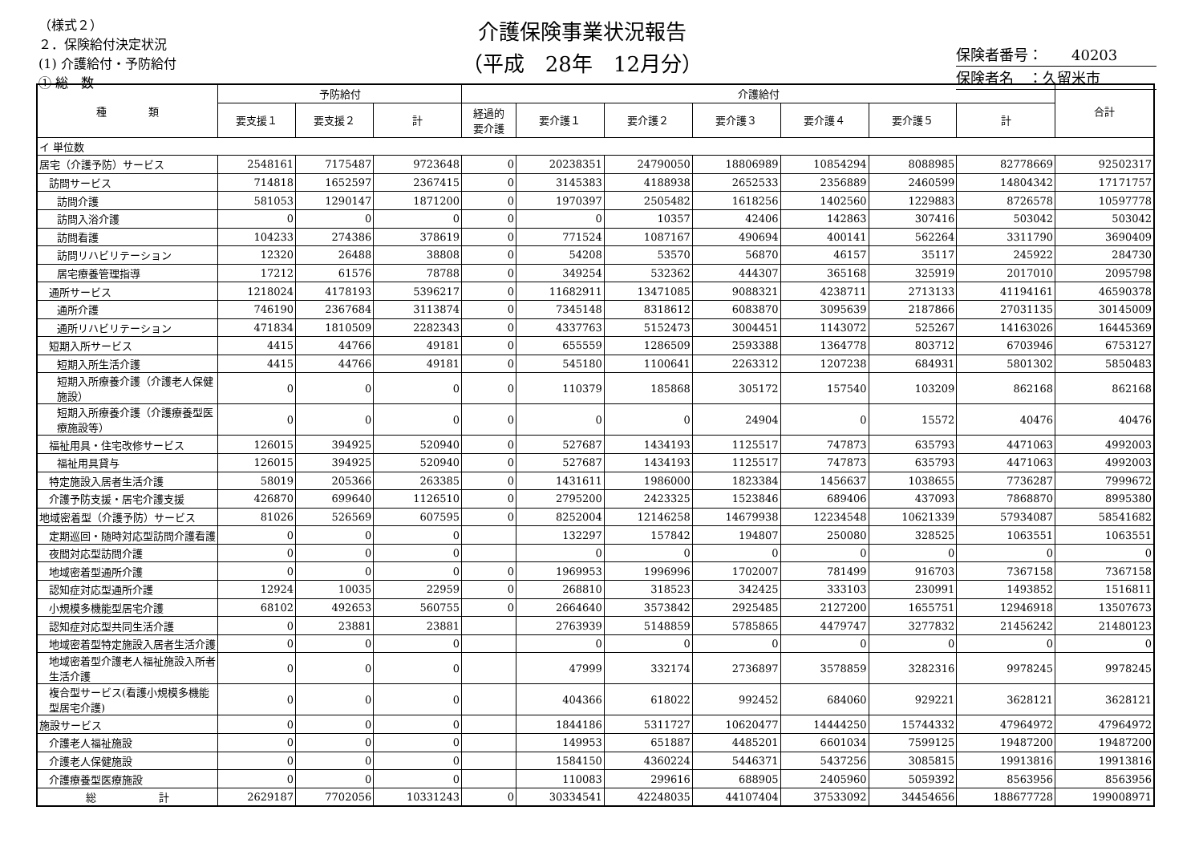（様式２）
２．保険給付決定状況
(1) 介護給付・予防給付
① 総　数
介護保険事業状況報告
（平成　28年　12月分）
保険者番号：　　40203
保険者名　：久留米市
| 種 類 | 予防給付 | | | 介護給付 | | | | | | | 合計 |
| --- | --- | --- | --- | --- | --- | --- | --- | --- | --- | --- | --- |
| | 要支援１ | 要支援２ | 計 | 経過的 要介護 | 要介護１ | 要介護２ | 要介護３ | 要介護４ | 要介護５ | 計 | |
| イ 単位数 | | | | | | | | | | | |
| 居宅（介護予防）サービス | 2548161 | 7175487 | 9723648 | 0 | 20238351 | 24790050 | 18806989 | 10854294 | 8088985 | 82778669 | 92502317 |
| 訪問サービス | 714818 | 1652597 | 2367415 | 0 | 3145383 | 4188938 | 2652533 | 2356889 | 2460599 | 14804342 | 17171757 |
| 訪問介護 | 581053 | 1290147 | 1871200 | 0 | 1970397 | 2505482 | 1618256 | 1402560 | 1229883 | 8726578 | 10597778 |
| 訪問入浴介護 | 0 | 0 | 0 | 0 | 0 | 10357 | 42406 | 142863 | 307416 | 503042 | 503042 |
| 訪問看護 | 104233 | 274386 | 378619 | 0 | 771524 | 1087167 | 490694 | 400141 | 562264 | 3311790 | 3690409 |
| 訪問リハビリテーション | 12320 | 26488 | 38808 | 0 | 54208 | 53570 | 56870 | 46157 | 35117 | 245922 | 284730 |
| 居宅療養管理指導 | 17212 | 61576 | 78788 | 0 | 349254 | 532362 | 444307 | 365168 | 325919 | 2017010 | 2095798 |
| 通所サービス | 1218024 | 4178193 | 5396217 | 0 | 11682911 | 13471085 | 9088321 | 4238711 | 2713133 | 41194161 | 46590378 |
| 通所介護 | 746190 | 2367684 | 3113874 | 0 | 7345148 | 8318612 | 6083870 | 3095639 | 2187866 | 27031135 | 30145009 |
| 通所リハビリテーション | 471834 | 1810509 | 2282343 | 0 | 4337763 | 5152473 | 3004451 | 1143072 | 525267 | 14163026 | 16445369 |
| 短期入所サービス | 4415 | 44766 | 49181 | 0 | 655559 | 1286509 | 2593388 | 1364778 | 803712 | 6703946 | 6753127 |
| 短期入所生活介護 | 4415 | 44766 | 49181 | 0 | 545180 | 1100641 | 2263312 | 1207238 | 684931 | 5801302 | 5850483 |
| 短期入所療養介護（介護老人保健施設） | 0 | 0 | 0 | 0 | 110379 | 185868 | 305172 | 157540 | 103209 | 862168 | 862168 |
| 短期入所療養介護（介護療養型医療施設等） | 0 | 0 | 0 | 0 | 0 | 0 | 24904 | 0 | 15572 | 40476 | 40476 |
| 福祉用具・住宅改修サービス | 126015 | 394925 | 520940 | 0 | 527687 | 1434193 | 1125517 | 747873 | 635793 | 4471063 | 4992003 |
| 福祉用具貸与 | 126015 | 394925 | 520940 | 0 | 527687 | 1434193 | 1125517 | 747873 | 635793 | 4471063 | 4992003 |
| 特定施設入居者生活介護 | 58019 | 205366 | 263385 | 0 | 1431611 | 1986000 | 1823384 | 1456637 | 1038655 | 7736287 | 7999672 |
| 介護予防支援・居宅介護支援 | 426870 | 699640 | 1126510 | 0 | 2795200 | 2423325 | 1523846 | 689406 | 437093 | 7868870 | 8995380 |
| 地域密着型（介護予防）サービス | 81026 | 526569 | 607595 | 0 | 8252004 | 12146258 | 14679938 | 12234548 | 10621339 | 57934087 | 58541682 |
| 定期巡回・随時対応型訪問介護看護 | 0 | 0 | 0 | | 132297 | 157842 | 194807 | 250080 | 328525 | 1063551 | 1063551 |
| 夜間対応型訪問介護 | 0 | 0 | 0 | | 0 | 0 | 0 | 0 | 0 | 0 | 0 |
| 地域密着型通所介護 | 0 | 0 | 0 | 0 | 1969953 | 1996996 | 1702007 | 781499 | 916703 | 7367158 | 7367158 |
| 認知症対応型通所介護 | 12924 | 10035 | 22959 | 0 | 268810 | 318523 | 342425 | 333103 | 230991 | 1493852 | 1516811 |
| 小規模多機能型居宅介護 | 68102 | 492653 | 560755 | 0 | 2664640 | 3573842 | 2925485 | 2127200 | 1655751 | 12946918 | 13507673 |
| 認知症対応型共同生活介護 | 0 | 23881 | 23881 | | 2763939 | 5148859 | 5785865 | 4479747 | 3277832 | 21456242 | 21480123 |
| 地域密着型特定施設入居者生活介護 | 0 | 0 | 0 | | 0 | 0 | 0 | 0 | 0 | 0 | 0 |
| 地域密着型介護老人福祉施設入所者生活介護 | 0 | 0 | 0 | | 47999 | 332174 | 2736897 | 3578859 | 3282316 | 9978245 | 9978245 |
| 複合型サービス(看護小規模多機能型居宅介護) | 0 | 0 | 0 | | 404366 | 618022 | 992452 | 684060 | 929221 | 3628121 | 3628121 |
| 施設サービス | 0 | 0 | 0 | | 1844186 | 5311727 | 10620477 | 14444250 | 15744332 | 47964972 | 47964972 |
| 介護老人福祉施設 | 0 | 0 | 0 | | 149953 | 651887 | 4485201 | 6601034 | 7599125 | 19487200 | 19487200 |
| 介護老人保健施設 | 0 | 0 | 0 | | 1584150 | 4360224 | 5446371 | 5437256 | 3085815 | 19913816 | 19913816 |
| 介護療養型医療施設 | 0 | 0 | 0 | | 110083 | 299616 | 688905 | 2405960 | 5059392 | 8563956 | 8563956 |
| 総 計 | 2629187 | 7702056 | 10331243 | 0 | 30334541 | 42248035 | 44107404 | 37533092 | 34454656 | 188677728 | 199008971 |